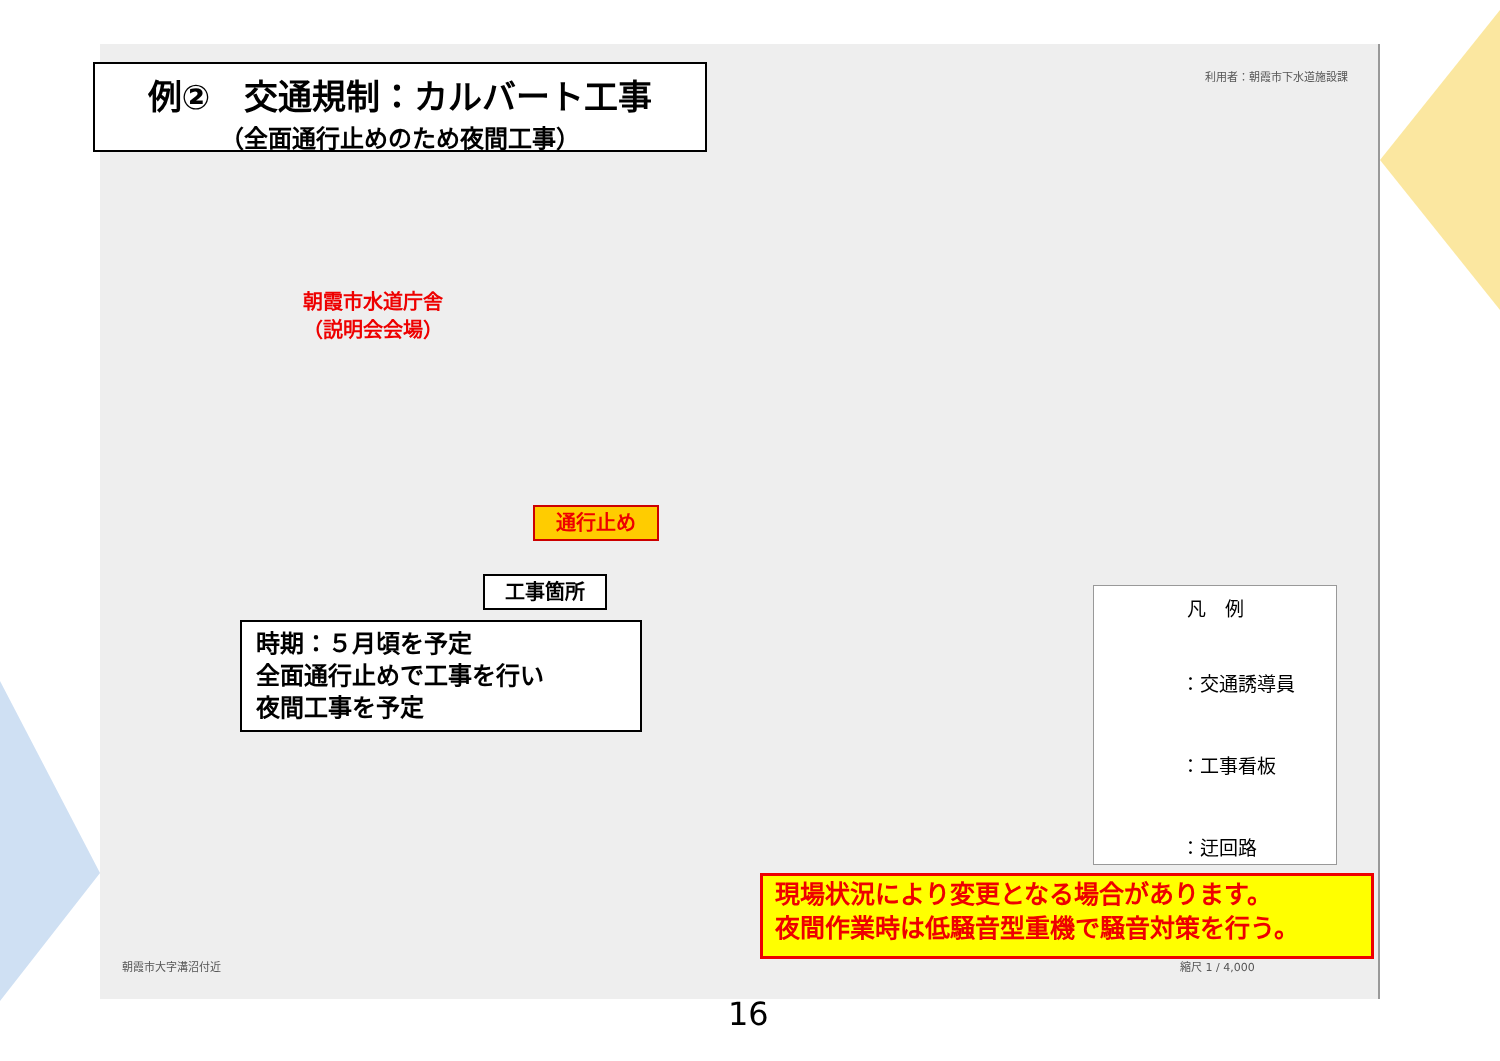利用者：朝霞市下水道施設課
例②　交通規制：カルバート工事
（全面通行止めのため夜間工事）
朝霞市水道庁舎
（説明会会場）
通行止め
工事箇所
時期：５月頃を予定
全面通行止めで工事を行い
夜間工事を予定
凡　例
　　　：交通誘導員
　　　：工事看板
　　　：迂回路
現場状況により変更となる場合があります。
夜間作業時は低騒音型重機で騒音対策を行う。
朝霞市大字溝沼付近 縮尺 1 / 4,000
16